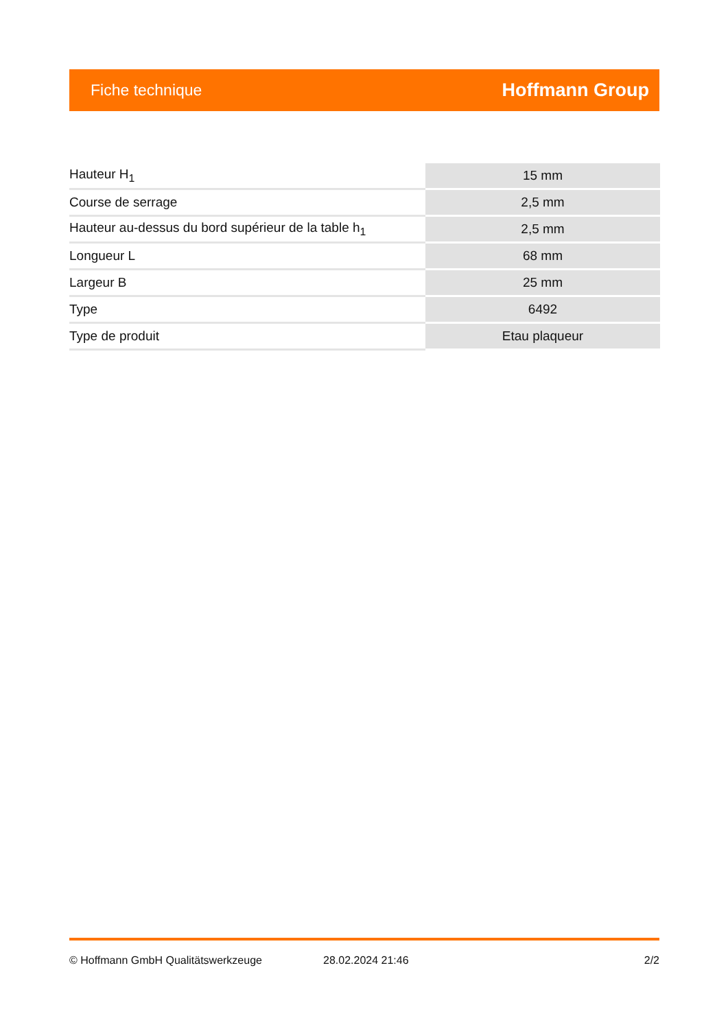Fiche technique Hoffmann Group
| Hauteur H<sub>1</sub> | 15 mm |
| Course de serrage | 2,5 mm |
| Hauteur au-dessus du bord supérieur de la table h<sub>1</sub> | 2,5 mm |
| Longueur L | 68 mm |
| Largeur B | 25 mm |
| Type | 6492 |
| Type de produit | Etau plaqueur |
© Hoffmann GmbH Qualitätswerkzeuge 28.02.2024 21:46 2/2